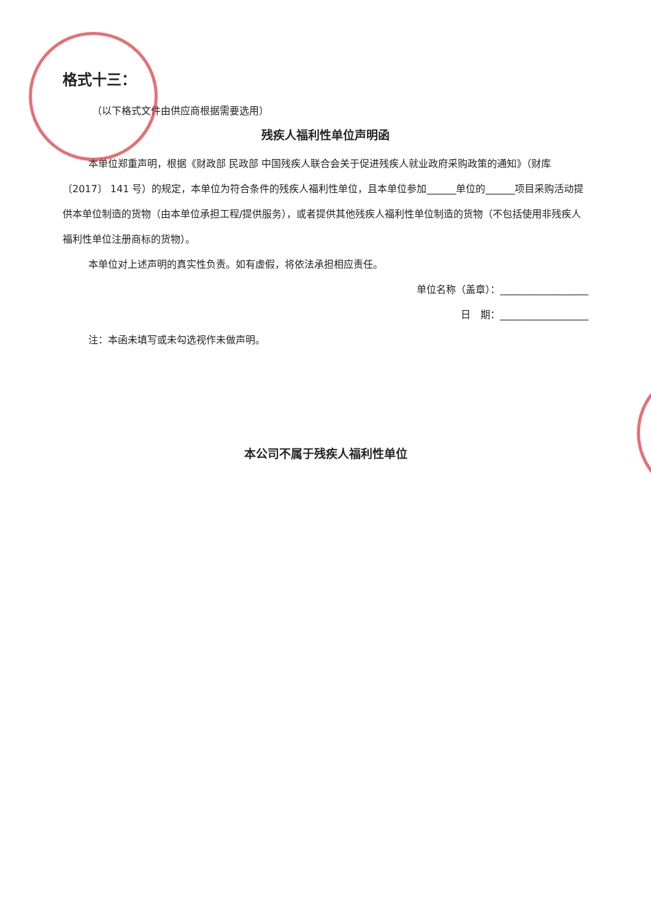格式十三：
（以下格式文件由供应商根据需要选用）
残疾人福利性单位声明函
本单位郑重声明，根据《财政部 民政部 中国残疾人联合会关于促进残疾人就业政府采购政策的通知》（财库〔2017〕 141 号）的规定，本单位为符合条件的残疾人福利性单位，且本单位参加______单位的______项目采购活动提供本单位制造的货物（由本单位承担工程/提供服务），或者提供其他残疾人福利性单位制造的货物（不包括使用非残疾人福利性单位注册商标的货物）。
本单位对上述声明的真实性负责。如有虚假，将依法承担相应责任。
单位名称（盖章）：__________________
日　期：__________________
注：本函未填写或未勾选视作未做声明。
本公司不属于残疾人福利性单位